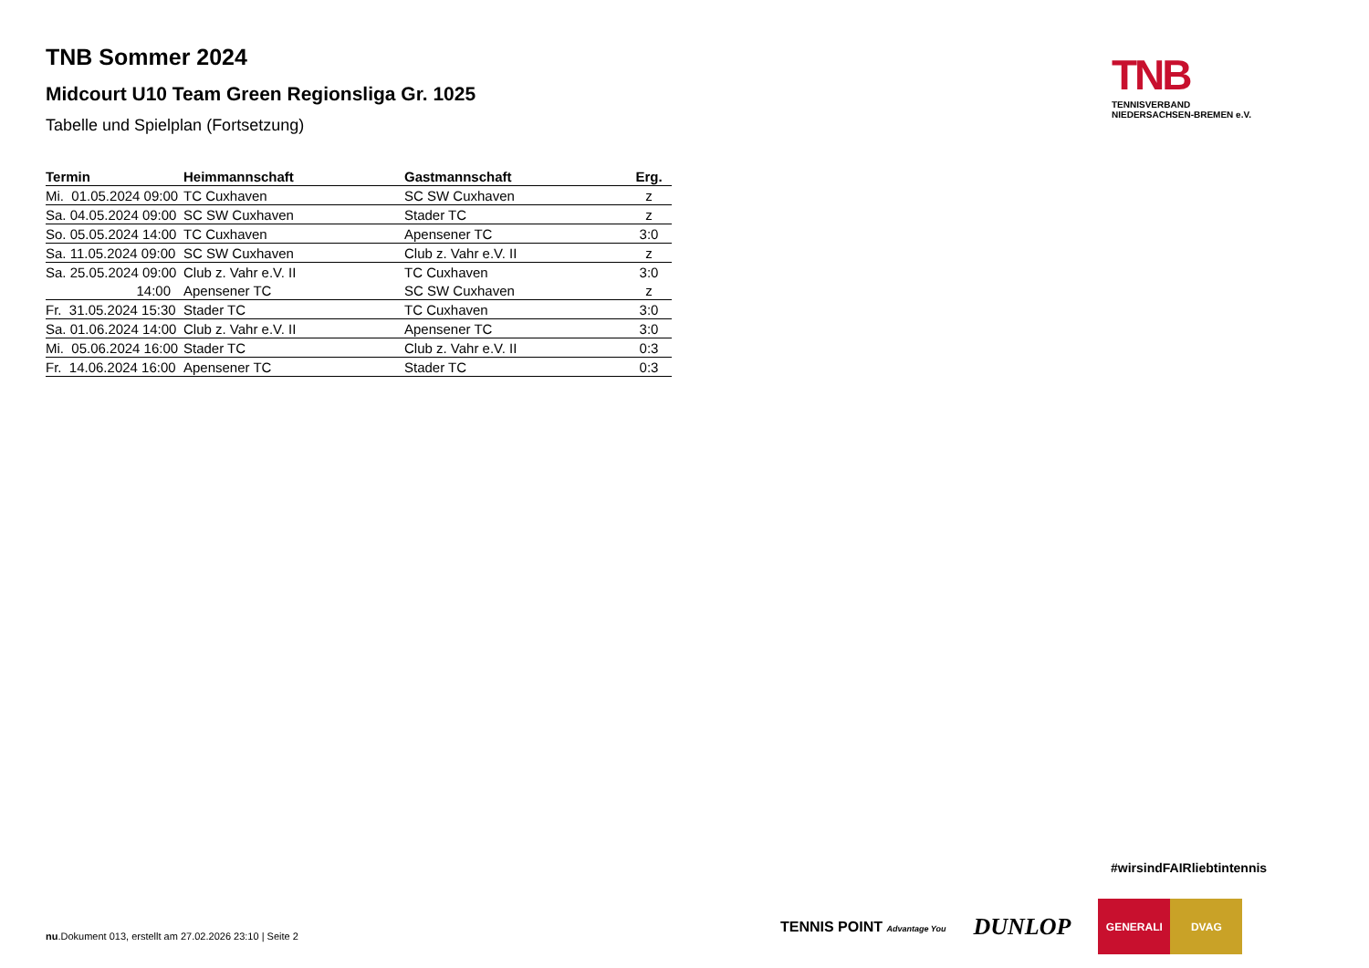TNB Sommer 2024
Midcourt U10 Team Green Regionsliga Gr. 1025
Tabelle und Spielplan (Fortsetzung)
| Termin | Heimmannschaft | Gastmannschaft | Erg. |
| --- | --- | --- | --- |
| Mi. 01.05.2024 09:00 | TC Cuxhaven | SC SW Cuxhaven | z |
| Sa. 04.05.2024 09:00 | SC SW Cuxhaven | Stader TC | z |
| So. 05.05.2024 14:00 | TC Cuxhaven | Apensener TC | 3:0 |
| Sa. 11.05.2024 09:00 | SC SW Cuxhaven | Club z. Vahr e.V. II | z |
| Sa. 25.05.2024 09:00 | Club z. Vahr e.V. II | TC Cuxhaven | 3:0 |
| 14:00 | Apensener TC | SC SW Cuxhaven | z |
| Fr. 31.05.2024 15:30 | Stader TC | TC Cuxhaven | 3:0 |
| Sa. 01.06.2024 14:00 | Club z. Vahr e.V. II | Apensener TC | 3:0 |
| Mi. 05.06.2024 16:00 | Stader TC | Club z. Vahr e.V. II | 0:3 |
| Fr. 14.06.2024 16:00 | Apensener TC | Stader TC | 0:3 |
TNB
TENNISVERBAND
NIEDERSACHSEN-BREMEN e.V.
#wirsindFAIRliebtintennis
TENNIS POINT Advantage You
DUNLOP
GENERALI DVAG
nu.Dokument 013, erstellt am 27.02.2026 23:10 | Seite 2